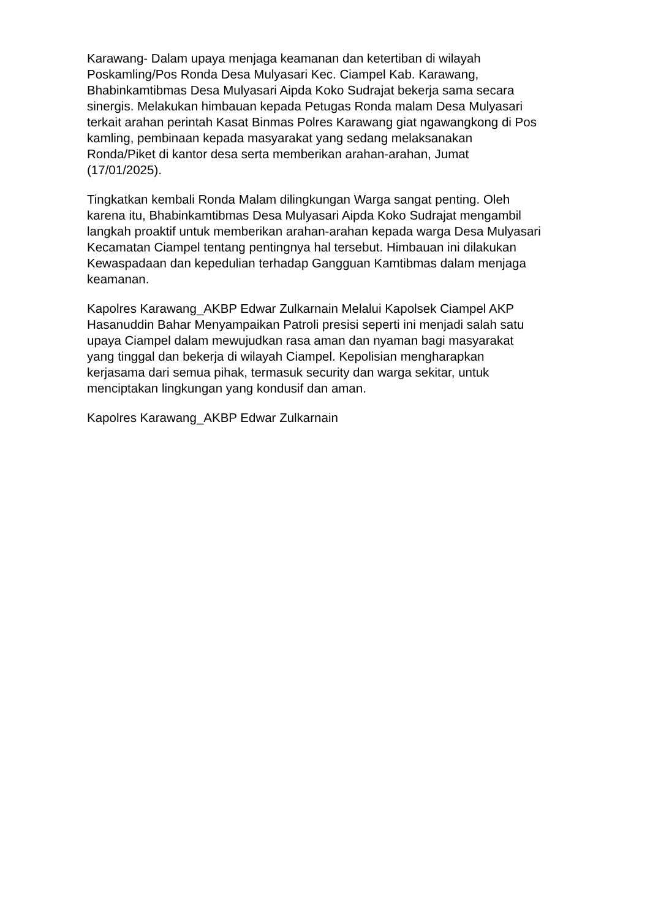Karawang- Dalam upaya menjaga keamanan dan ketertiban di wilayah Poskamling/Pos Ronda Desa Mulyasari Kec. Ciampel Kab. Karawang, Bhabinkamtibmas Desa Mulyasari Aipda Koko Sudrajat bekerja sama secara sinergis. Melakukan himbauan kepada Petugas Ronda malam Desa Mulyasari terkait arahan perintah Kasat Binmas Polres Karawang giat ngawangkong di Pos kamling, pembinaan kepada masyarakat yang sedang melaksanakan Ronda/Piket di kantor desa serta memberikan arahan-arahan, Jumat (17/01/2025).
Tingkatkan kembali Ronda Malam dilingkungan Warga sangat penting. Oleh karena itu, Bhabinkamtibmas Desa Mulyasari Aipda Koko Sudrajat mengambil langkah proaktif untuk memberikan arahan-arahan kepada warga Desa Mulyasari Kecamatan Ciampel tentang pentingnya hal tersebut. Himbauan ini dilakukan Kewaspadaan dan kepedulian terhadap Gangguan Kamtibmas dalam menjaga keamanan.
Kapolres Karawang_AKBP Edwar Zulkarnain Melalui Kapolsek Ciampel AKP Hasanuddin Bahar Menyampaikan Patroli presisi seperti ini menjadi salah satu upaya Ciampel dalam mewujudkan rasa aman dan nyaman bagi masyarakat yang tinggal dan bekerja di wilayah Ciampel. Kepolisian mengharapkan kerjasama dari semua pihak, termasuk security dan warga sekitar, untuk menciptakan lingkungan yang kondusif dan aman.
Kapolres Karawang_AKBP Edwar Zulkarnain